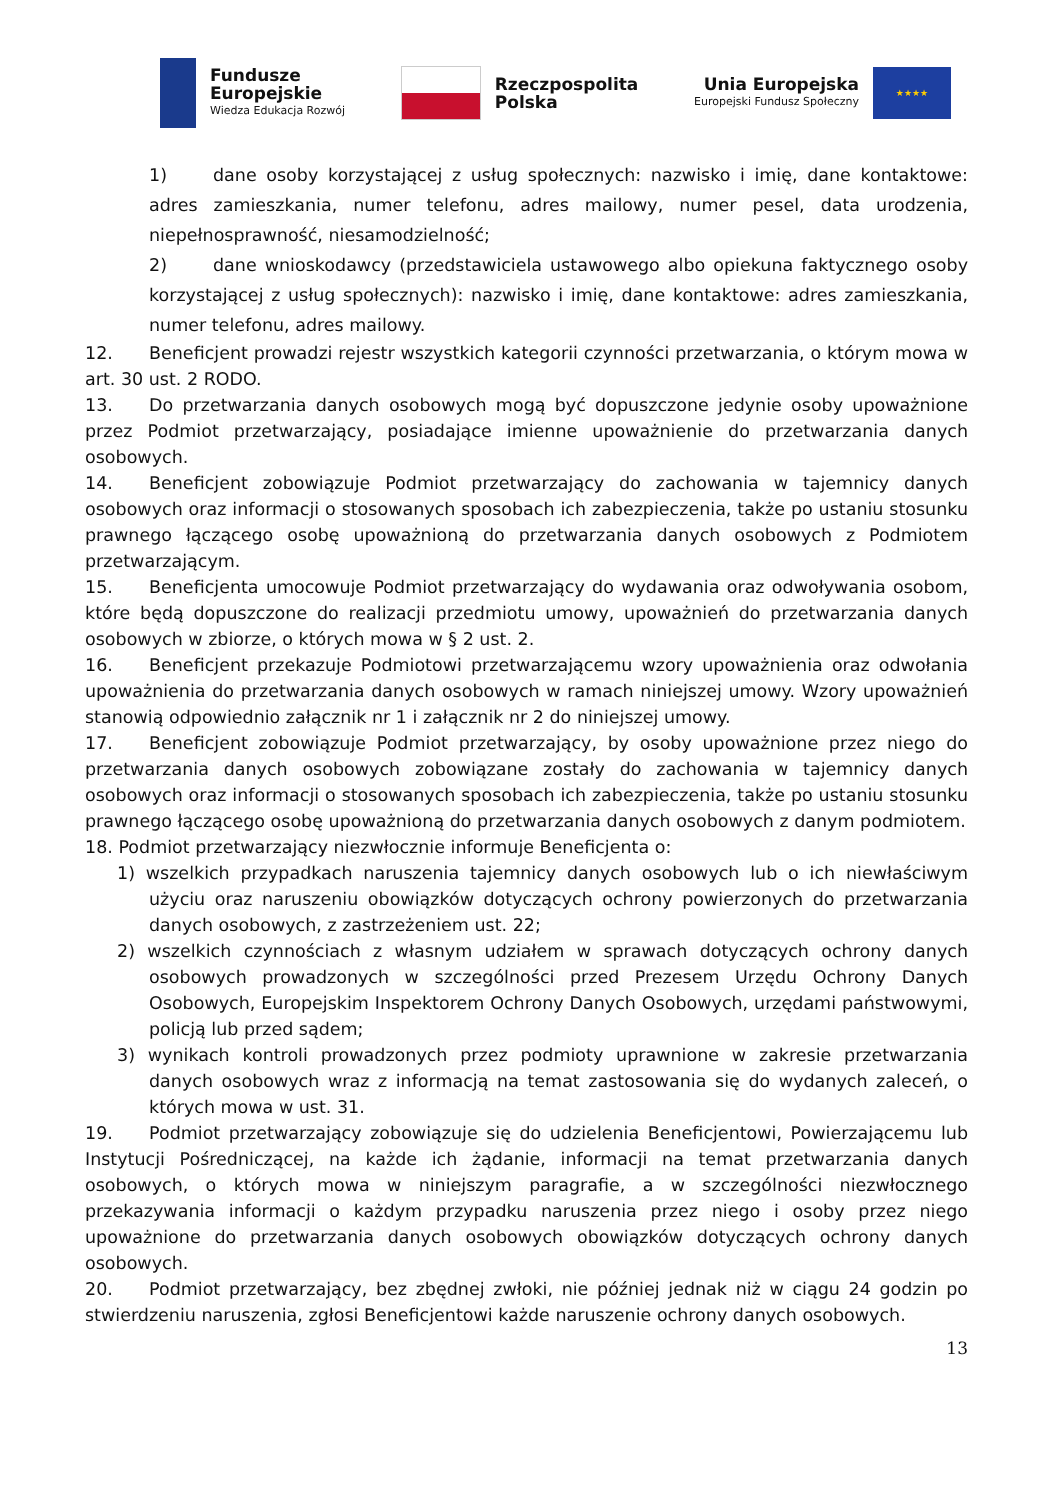Fundusze
Europejskie
Wiedza Edukacja Rozwój
Rzeczpospolita
Polska
Unia Europejska
Europejski Fundusz Społeczny
★★★★
1) dane osoby korzystającej z usług społecznych: nazwisko i imię, dane kontaktowe: adres zamieszkania, numer telefonu, adres mailowy, numer pesel, data urodzenia, niepełnosprawność, niesamodzielność;
2) dane wnioskodawcy (przedstawiciela ustawowego albo opiekuna faktycznego osoby korzystającej z usług społecznych): nazwisko i imię, dane kontaktowe: adres zamieszkania, numer telefonu, adres mailowy.
12. Beneficjent prowadzi rejestr wszystkich kategorii czynności przetwarzania, o którym mowa w art. 30 ust. 2 RODO.
13. Do przetwarzania danych osobowych mogą być dopuszczone jedynie osoby upoważnione przez Podmiot przetwarzający, posiadające imienne upoważnienie do przetwarzania danych osobowych.
14. Beneficjent zobowiązuje Podmiot przetwarzający do zachowania w tajemnicy danych osobowych oraz informacji o stosowanych sposobach ich zabezpieczenia, także po ustaniu stosunku prawnego łączącego osobę upoważnioną do przetwarzania danych osobowych z Podmiotem przetwarzającym.
15. Beneficjenta umocowuje Podmiot przetwarzający do wydawania oraz odwoływania osobom, które będą dopuszczone do realizacji przedmiotu umowy, upoważnień do przetwarzania danych osobowych w zbiorze, o których mowa w § 2 ust. 2.
16. Beneficjent przekazuje Podmiotowi przetwarzającemu wzory upoważnienia oraz odwołania upoważnienia do przetwarzania danych osobowych w ramach niniejszej umowy. Wzory upoważnień stanowią odpowiednio załącznik nr 1 i załącznik nr 2 do niniejszej umowy.
17. Beneficjent zobowiązuje Podmiot przetwarzający, by osoby upoważnione przez niego do przetwarzania danych osobowych zobowiązane zostały do zachowania w tajemnicy danych osobowych oraz informacji o stosowanych sposobach ich zabezpieczenia, także po ustaniu stosunku prawnego łączącego osobę upoważnioną do przetwarzania danych osobowych z danym podmiotem.
18. Podmiot przetwarzający niezwłocznie informuje Beneficjenta o:
1) wszelkich przypadkach naruszenia tajemnicy danych osobowych lub o ich niewłaściwym użyciu oraz naruszeniu obowiązków dotyczących ochrony powierzonych do przetwarzania danych osobowych, z zastrzeżeniem ust. 22;
2) wszelkich czynnościach z własnym udziałem w sprawach dotyczących ochrony danych osobowych prowadzonych w szczególności przed Prezesem Urzędu Ochrony Danych Osobowych, Europejskim Inspektorem Ochrony Danych Osobowych, urzędami państwowymi, policją lub przed sądem;
3) wynikach kontroli prowadzonych przez podmioty uprawnione w zakresie przetwarzania danych osobowych wraz z informacją na temat zastosowania się do wydanych zaleceń, o których mowa w ust. 31.
19. Podmiot przetwarzający zobowiązuje się do udzielenia Beneficjentowi, Powierzającemu lub Instytucji Pośredniczącej, na każde ich żądanie, informacji na temat przetwarzania danych osobowych, o których mowa w niniejszym paragrafie, a w szczególności niezwłocznego przekazywania informacji o każdym przypadku naruszenia przez niego i osoby przez niego upoważnione do przetwarzania danych osobowych obowiązków dotyczących ochrony danych osobowych.
20. Podmiot przetwarzający, bez zbędnej zwłoki, nie później jednak niż w ciągu 24 godzin po stwierdzeniu naruszenia, zgłosi Beneficjentowi każde naruszenie ochrony danych osobowych.
13